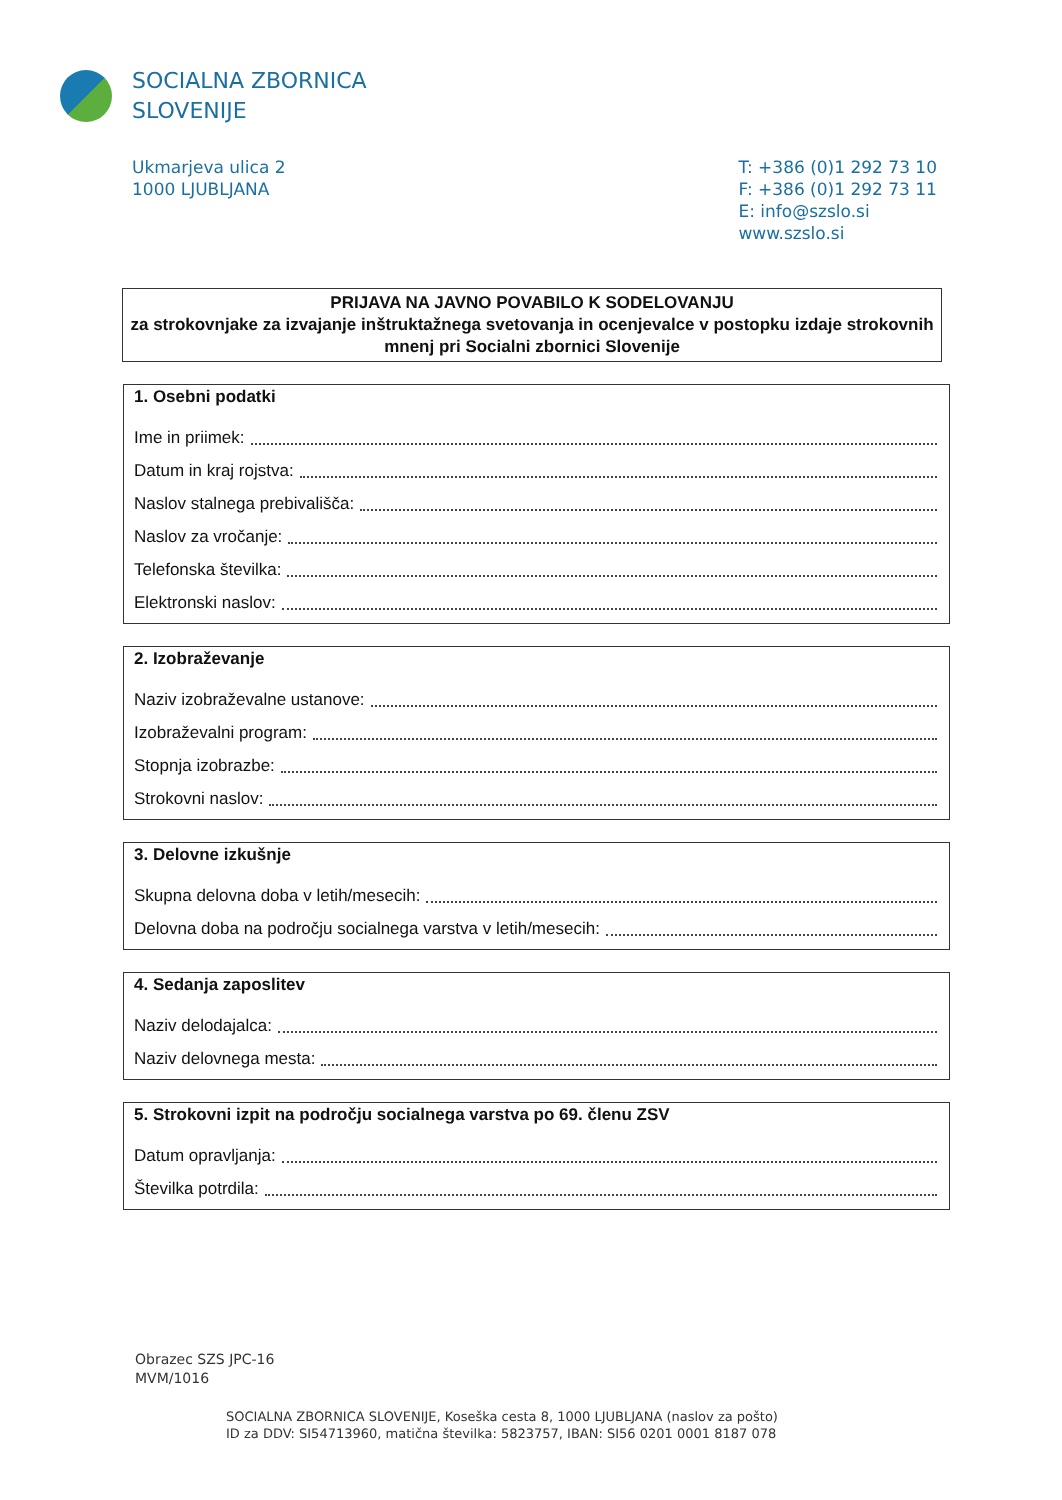SOCIALNA ZBORNICA
SLOVENIJE
Ukmarjeva ulica 2
1000 LJUBLJANA
T: +386 (0)1 292 73 10
F: +386 (0)1 292 73 11
E: info@szslo.si
www.szslo.si
PRIJAVA NA JAVNO POVABILO K SODELOVANJU
za strokovnjake za izvajanje inštruktažnega svetovanja in ocenjevalce v postopku izdaje strokovnih mnenj pri Socialni zbornici Slovenije
1. Osebni podatki
Ime in priimek:
Datum in kraj rojstva:
Naslov stalnega prebivališča:
Naslov za vročanje:
Telefonska številka:
Elektronski naslov:
2. Izobraževanje
Naziv izobraževalne ustanove:
Izobraževalni program:
Stopnja izobrazbe:
Strokovni naslov:
3. Delovne izkušnje
Skupna delovna doba v letih/mesecih:
Delovna doba na področju socialnega varstva v letih/mesecih:
4. Sedanja zaposlitev
Naziv delodajalca:
Naziv delovnega mesta:
5. Strokovni izpit na področju socialnega varstva po 69. členu ZSV
Datum opravljanja:
Številka potrdila:
Obrazec SZS JPC-16
MVM/1016
SOCIALNA ZBORNICA SLOVENIJE, Koseška cesta 8, 1000 LJUBLJANA (naslov za pošto)
ID za DDV: SI54713960, matična številka: 5823757, IBAN: SI56 0201 0001 8187 078